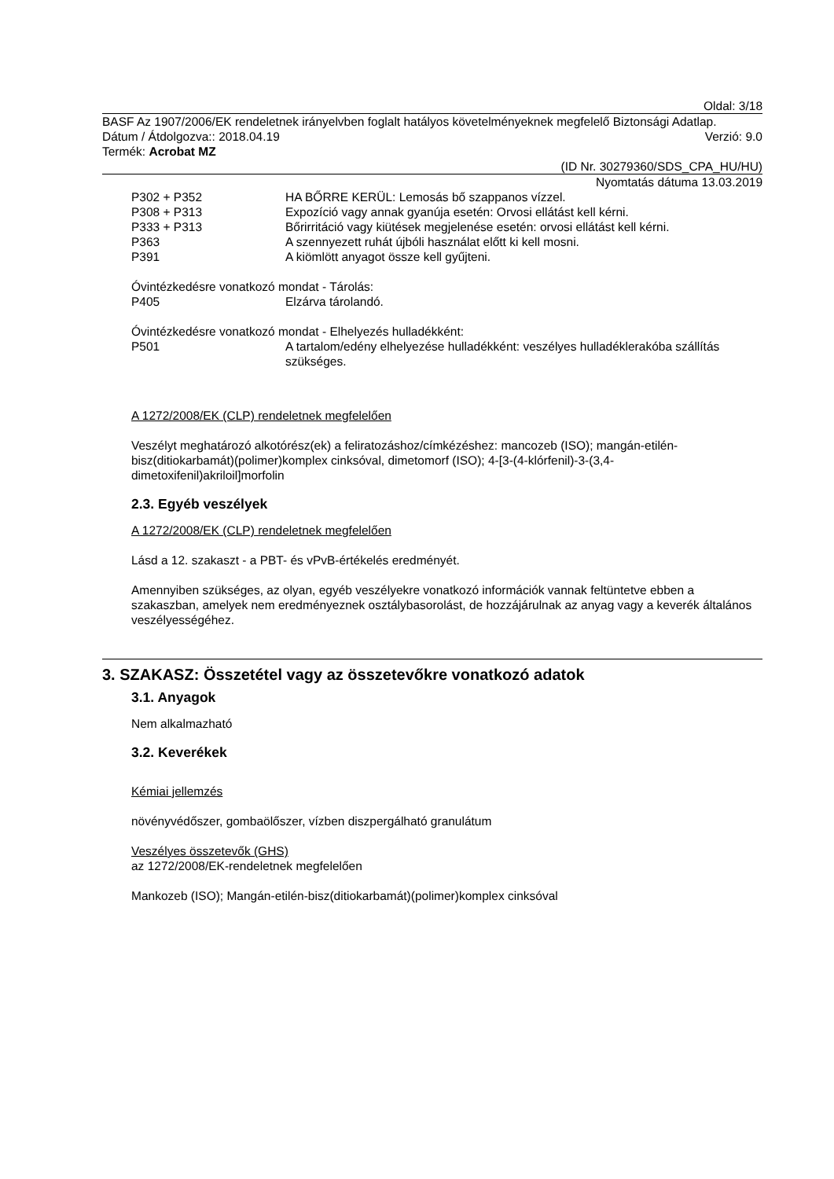Oldal: 3/18
BASF Az 1907/2006/EK rendeletnek irányelvben foglalt hatályos követelményeknek megfelelő Biztonsági Adatlap.
Dátum / Átdolgozva:: 2018.04.19 Verzió: 9.0
Termék: Acrobat MZ
(ID Nr. 30279360/SDS_CPA_HU/HU)
Nyomtatás dátuma 13.03.2019
P302 + P352 HA BŐRRE KERÜL: Lemosás bő szappanos vízzel.
P308 + P313 Expozíció vagy annak gyanúja esetén: Orvosi ellátást kell kérni.
P333 + P313 Bőrirritáció vagy kiütések megjelenése esetén: orvosi ellátást kell kérni.
P363 A szennyezett ruhát újbóli használat előtt ki kell mosni.
P391 A kiömlött anyagot össze kell gyűjteni.
Óvintézkedésre vonatkozó mondat - Tárolás:
P405 Elzárva tárolandó.
Óvintézkedésre vonatkozó mondat - Elhelyezés hulladékként:
P501 A tartalom/edény elhelyezése hulladékként: veszélyes hulladéklerakóba szállítás szükséges.
A 1272/2008/EK (CLP) rendeletnek megfelelően
Veszélyt meghatározó alkotórész(ek) a feliratozáshoz/címkézéshez: mancozeb (ISO); mangán-etilén-bisz(ditiokarbamát)(polimer)komplex cinksóval, dimetomorf (ISO); 4-[3-(4-klórfenil)-3-(3,4-dimetoxifenil)akriloil]morfolin
2.3. Egyéb veszélyek
A 1272/2008/EK (CLP) rendeletnek megfelelően
Lásd a 12. szakaszt - a PBT- és vPvB-értékelés eredményét.
Amennyiben szükséges, az olyan, egyéb veszélyekre vonatkozó információk vannak feltüntetve ebben a szakaszban, amelyek nem eredményeznek osztálybasorolást, de hozzájárulnak az anyag vagy a keverék általános veszélyességéhez.
3. SZAKASZ: Összetétel vagy az összetevőkre vonatkozó adatok
3.1. Anyagok
Nem alkalmazható
3.2. Keverékek
Kémiai jellemzés
növényvédőszer, gombaölőszer, vízben diszpergálható granulátum
Veszélyes összetevők (GHS)
az 1272/2008/EK-rendeletnek megfelelően
Mankozeb (ISO); Mangán-etilén-bisz(ditiokarbamát)(polimer)komplex cinksóval